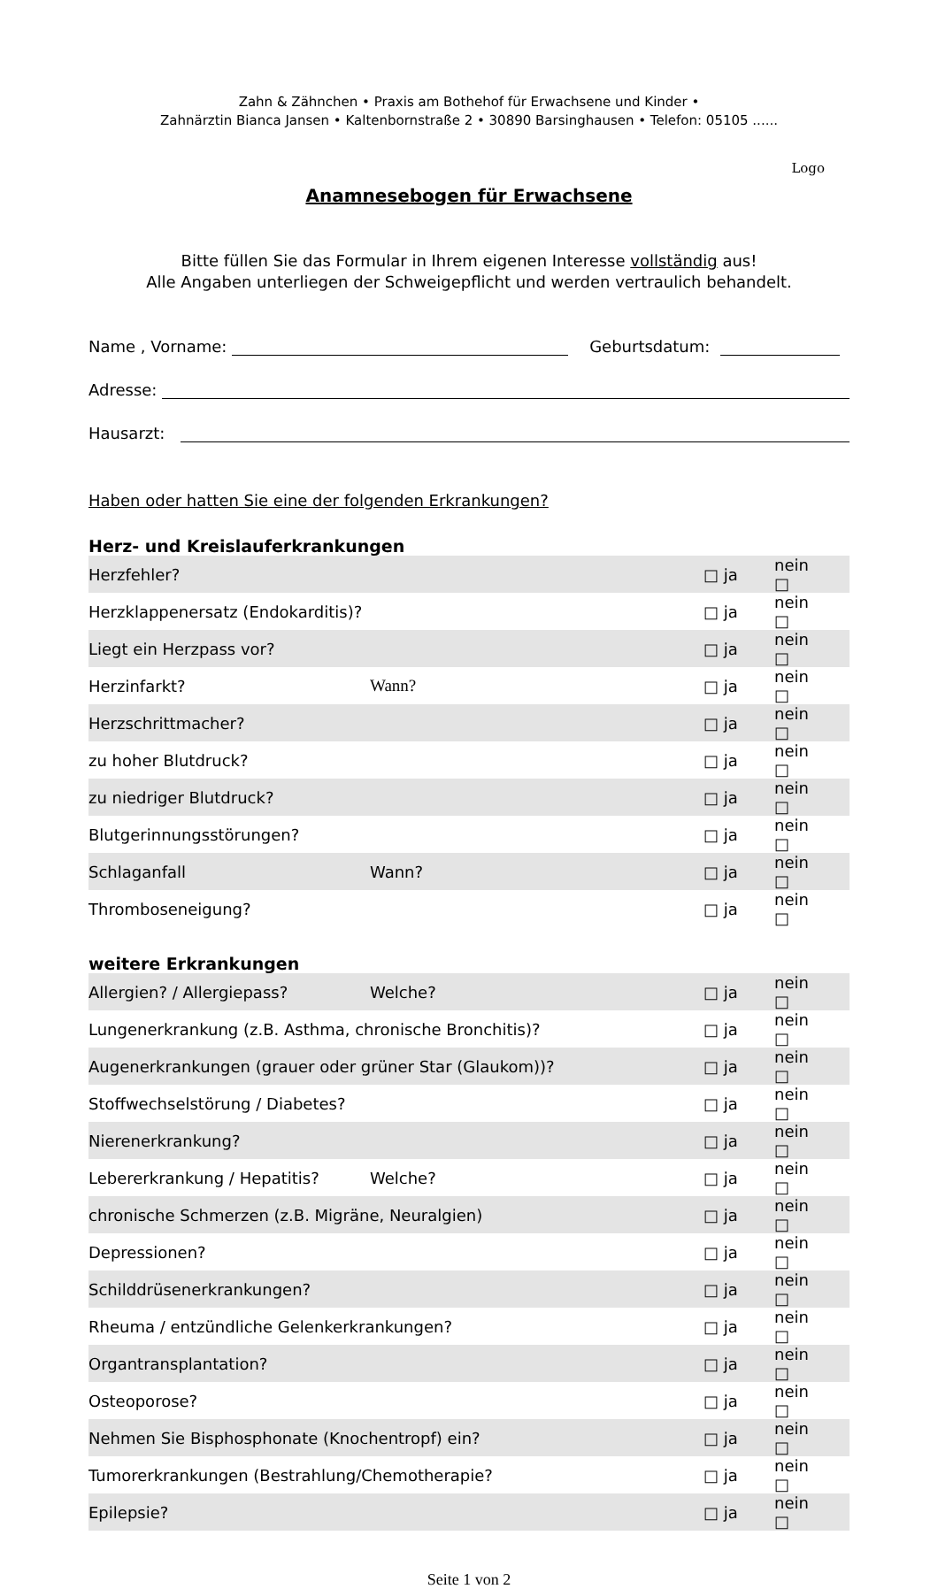Zahn & Zähnchen • Praxis am Bothehof für Erwachsene und Kinder •
Zahnärztin Bianca Jansen • Kaltenbornstraße 2 • 30890 Barsinghausen • Telefon: 05105 ......
Logo
Anamnesebogen für Erwachsene
Bitte füllen Sie das Formular in Ihrem eigenen Interesse vollständig aus!
Alle Angaben unterliegen der Schweigepflicht und werden vertraulich behandelt.
Name , Vorname: Geburtsdatum:
Adresse:
Hausarzt:
Haben oder hatten Sie eine der folgenden Erkrankungen?
Herz- und Kreislauferkrankungen
| Herzfehler? | | □ ja | nein □ | |
| Herzklappenersatz (Endokarditis)? | | □ ja | nein □ | |
| Liegt ein Herzpass vor? | | □ ja | nein □ | |
| Herzinfarkt? | Wann? | □ ja | nein □ | |
| Herzschrittmacher? | | □ ja | nein □ | |
| zu hoher Blutdruck? | | □ ja | nein □ | |
| zu niedriger Blutdruck? | | □ ja | nein □ | |
| Blutgerinnungsstörungen? | | □ ja | nein □ | |
| Schlaganfall | Wann? | □ ja | nein □ | |
| Thromboseneigung? | | □ ja | nein □ | |
weitere Erkrankungen
| Allergien? / Allergiepass? | Welche? | □ ja | nein □ | |
| Lungenerkrankung (z.B. Asthma, chronische Bronchitis)? | | □ ja | nein □ | |
| Augenerkrankungen (grauer oder grüner Star (Glaukom))? | | □ ja | nein □ | |
| Stoffwechselstörung / Diabetes? | | □ ja | nein □ | |
| Nierenerkrankung? | | □ ja | nein □ | |
| Lebererkrankung / Hepatitis? | Welche? | □ ja | nein □ | |
| chronische Schmerzen (z.B. Migräne, Neuralgien) | | □ ja | nein □ | |
| Depressionen? | | □ ja | nein □ | |
| Schilddrüsenerkrankungen? | | □ ja | nein □ | |
| Rheuma / entzündliche Gelenkerkrankungen? | | □ ja | nein □ | |
| Organtransplantation? | | □ ja | nein □ | |
| Osteoporose? | | □ ja | nein □ | |
| Nehmen Sie Bisphosphonate (Knochentropf) ein? | | □ ja | nein □ | |
| Tumorerkrankungen (Bestrahlung/Chemotherapie? | | □ ja | nein □ | |
| Epilepsie? | | □ ja | nein □ | |
Seite 1 von 2